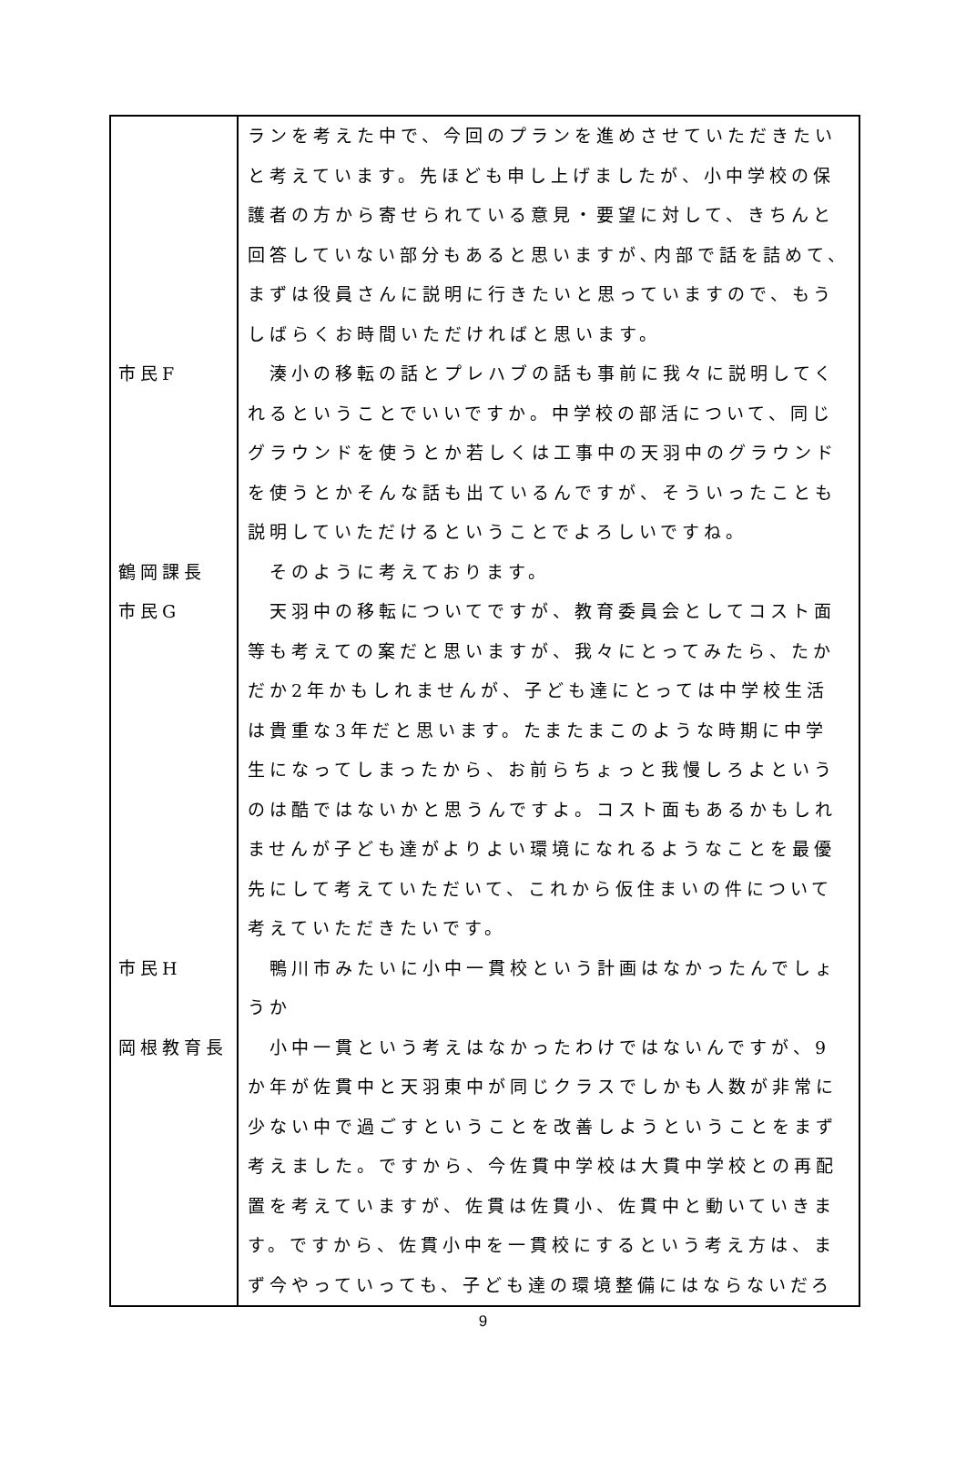| | ランを考えた中で、今回のプランを進めさせていただきたいと考えています。先ほども申し上げましたが、小中学校の保護者の方から寄せられている意見・要望に対して、きちんと回答していない部分もあると思いますが､内部で話を詰めて、まずは役員さんに説明に行きたいと思っていますので、もうしばらくお時間いただければと思います。 |
| 市民F | 湊小の移転の話とプレハブの話も事前に我々に説明してくれるということでいいですか。中学校の部活について、同じグラウンドを使うとか若しくは工事中の天羽中のグラウンドを使うとかそんな話も出ているんですが、そういったことも説明していただけるということでよろしいですね。 |
| 鶴岡課長 | そのように考えております。 |
| 市民G | 天羽中の移転についてですが、教育委員会としてコスト面等も考えての案だと思いますが、我々にとってみたら、たかだか2年かもしれませんが、子ども達にとっては中学校生活は貴重な3年だと思います。たまたまこのような時期に中学生になってしまったから、お前らちょっと我慢しろよというのは酷ではないかと思うんですよ。コスト面もあるかもしれませんが子ども達がよりよい環境になれるようなことを最優先にして考えていただいて、これから仮住まいの件について考えていただきたいです。 |
| 市民H | 鴨川市みたいに小中一貫校という計画はなかったんでしょうか |
| 岡根教育長 | 小中一貫という考えはなかったわけではないんですが、9か年が佐貫中と天羽東中が同じクラスでしかも人数が非常に少ない中で過ごすということを改善しようということをまず考えました。ですから、今佐貫中学校は大貫中学校との再配置を考えていますが、佐貫は佐貫小、佐貫中と動いていきます。ですから、佐貫小中を一貫校にするという考え方は、まず今やっていっても、子ども達の環境整備にはならないだろ |
9